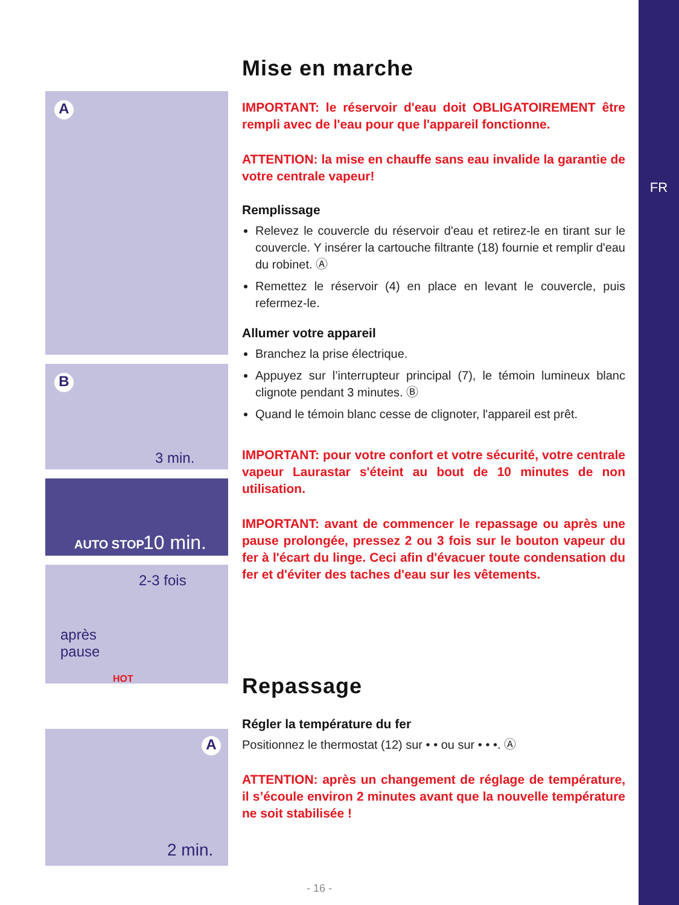FR
A
B
3 min.
AUTO STOP 10 min.
2-3 fois
après
pause
HOT
A
2 min.
Mise en marche
IMPORTANT: le réservoir d'eau doit OBLIGATOIREMENT être rempli avec de l'eau pour que l'appareil fonctionne.
ATTENTION: la mise en chauffe sans eau invalide la garantie de votre centrale vapeur!
Remplissage
Relevez le couvercle du réservoir d'eau et retirez-le en tirant sur le couvercle. Y insérer la cartouche filtrante (18) fournie et remplir d'eau du robinet. Ⓐ
Remettez le réservoir (4) en place en levant le couvercle, puis refermez-le.
Allumer votre appareil
Branchez la prise électrique.
Appuyez sur l’interrupteur principal (7), le témoin lumineux blanc clignote pendant 3 minutes. Ⓑ
Quand le témoin blanc cesse de clignoter, l'appareil est prêt.
IMPORTANT: pour votre confort et votre sécurité, votre centrale vapeur Laurastar s'éteint au bout de 10 minutes de non utilisation.
IMPORTANT: avant de commencer le repassage ou après une pause prolongée, pressez 2 ou 3 fois sur le bouton vapeur du fer à l'écart du linge. Ceci afin d'évacuer toute condensation du fer et d'éviter des taches d'eau sur les vêtements.
Repassage
Régler la température du fer
Positionnez le thermostat (12) sur • • ou sur • • •. Ⓐ
ATTENTION: après un changement de réglage de température, il s’écoule environ 2 minutes avant que la nouvelle température ne soit stabilisée !
- 16 -